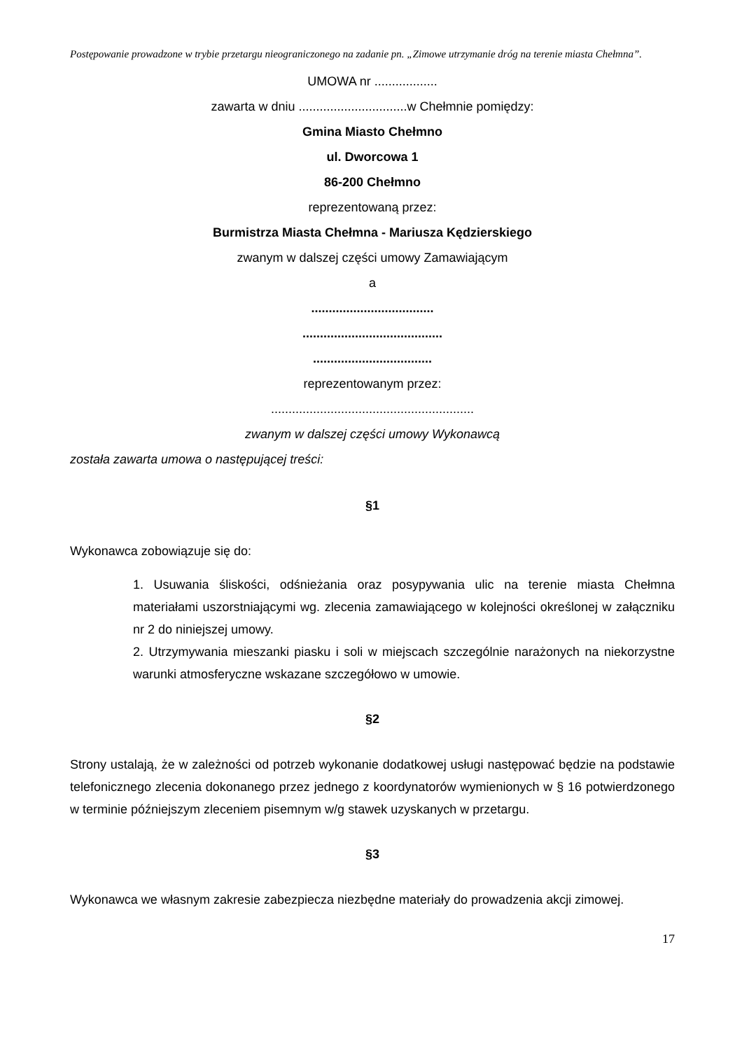Postępowanie prowadzone w trybie przetargu nieograniczonego na zadanie pn. „Zimowe utrzymanie dróg na terenie miasta Chełmna”.
UMOWA nr ..................
zawarta w dniu ...............................w Chełmnie pomiędzy:
Gmina Miasto Chełmno
ul. Dworcowa 1
86-200 Chełmno
reprezentowaną przez:
Burmistrza Miasta Chełmna - Mariusza Kędzierskiego
zwanym w dalszej części umowy Zamawiającym
a
...................................
........................................
..................................
reprezentowanym przez:
..........................................................
zwanym w dalszej części umowy Wykonawcą
została zawarta umowa o następującej treści:
§1
Wykonawca zobowiązuje się do:
1. Usuwania śliskości, odśnieżania oraz posypywania ulic na terenie miasta Chełmna materiałami uszorstniającymi wg. zlecenia zamawiającego w kolejności określonej w załączniku nr 2 do niniejszej umowy.
2. Utrzymywania mieszanki piasku i soli w miejscach szczególnie narażonych na niekorzystne warunki atmosferyczne wskazane szczegółowo w umowie.
§2
Strony ustalają, że w zależności od potrzeb wykonanie dodatkowej usługi następować będzie na podstawie telefonicznego zlecenia dokonanego przez jednego z koordynatorów wymienionych w § 16 potwierdzonego w terminie późniejszym zleceniem pisemnym w/g stawek uzyskanych w przetargu.
§3
Wykonawca we własnym zakresie zabezpiecza niezbędne materiały do prowadzenia akcji zimowej.
17